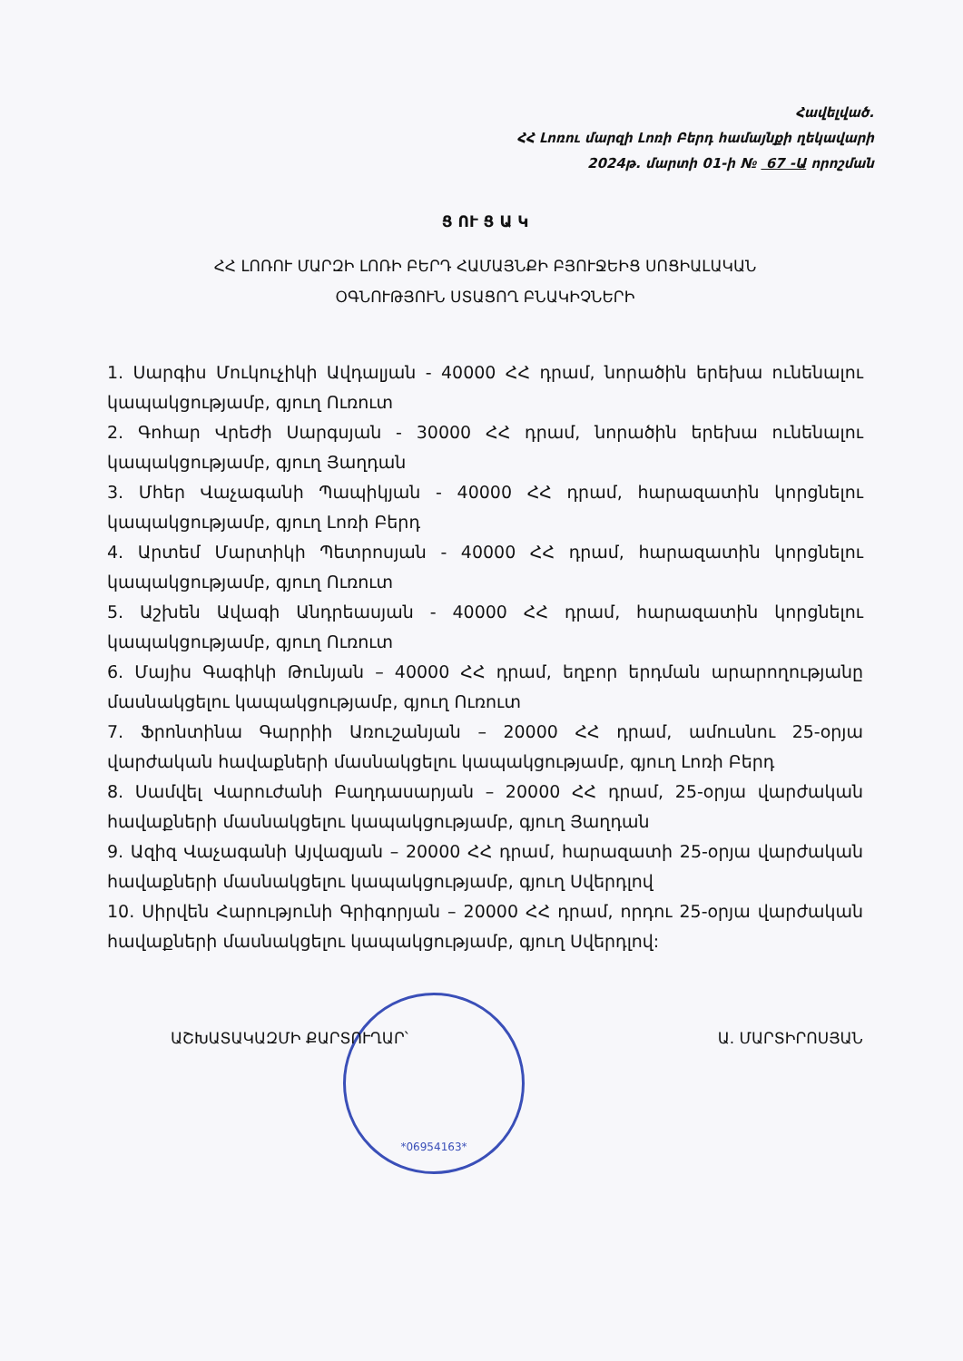Հավելված.
ՀՀ Լոռու մարզի Լոռի Բերդ համայնքի ղեկավարի
2024թ. մարտի 01-ի № 67 -Ա որոշման
Ց ՈՒ Ց Ա Կ
ՀՀ ԼՈՌՈՒ ՄԱՐԶԻ ԼՈՌԻ ԲԵՐԴ ՀԱՄԱՅՆՔԻ ԲՅՈՒՋԵԻՑ ՍՈՑԻԱԼԱԿԱՆ
ՕԳՆՈՒԹՅՈՒՆ ՍՏԱՑՈՂ ԲՆԱԿԻՉՆԵՐԻ
1. Սարգիս Մուկուչիկի Ավդալյան - 40000 ՀՀ դրամ, նորածին երեխա ունենալու կապակցությամբ, գյուղ Ուռուտ
2. Գոհար Վրեժի Սարգսյան - 30000 ՀՀ դրամ, նորածին երեխա ունենալու կապակցությամբ, գյուղ Յաղդան
3. Մհեր Վաչագանի Պապիկյան - 40000 ՀՀ դրամ, հարազատին կորցնելու կապակցությամբ, գյուղ Լոռի Բերդ
4. Արտեմ Մարտիկի Պետրոսյան - 40000 ՀՀ դրամ, հարազատին կորցնելու կապակցությամբ, գյուղ Ուռուտ
5. Աշխեն Ավագի Անդրեասյան - 40000 ՀՀ դրամ, հարազատին կորցնելու կապակցությամբ, գյուղ Ուռուտ
6. Մայիս Գագիկի Թունյան – 40000 ՀՀ դրամ, եղբոր երդման արարողությանը մասնակցելու կապակցությամբ, գյուղ Ուռուտ
7. Ֆրոնտինա Գարրիի Առուշանյան – 20000 ՀՀ դրամ, ամուսնու 25-օրյա վարժական հավաքների մասնակցելու կապակցությամբ, գյուղ Լոռի Բերդ
8. Սամվել Վարուժանի Բաղդասարյան – 20000 ՀՀ դրամ, 25-օրյա վարժական հավաքների մասնակցելու կապակցությամբ, գյուղ Յաղդան
9. Ազիզ Վաչագանի Այվազյան – 20000 ՀՀ դրամ, հարազատի 25-օրյա վարժական հավաքների մասնակցելու կապակցությամբ, գյուղ Սվերդլով
10. Սիրվեն Հարությունի Գրիգորյան – 20000 ՀՀ դրամ, որդու 25-օրյա վարժական հավաքների մասնակցելու կապակցությամբ, գյուղ Սվերդլով:
ԱՇԽԱՏԱԿԱԶՄԻ ՔԱՐՏՈՒՂԱՐ՝ Ա. ՄԱՐՏԻՐՈՍՅԱՆ
*06954163*